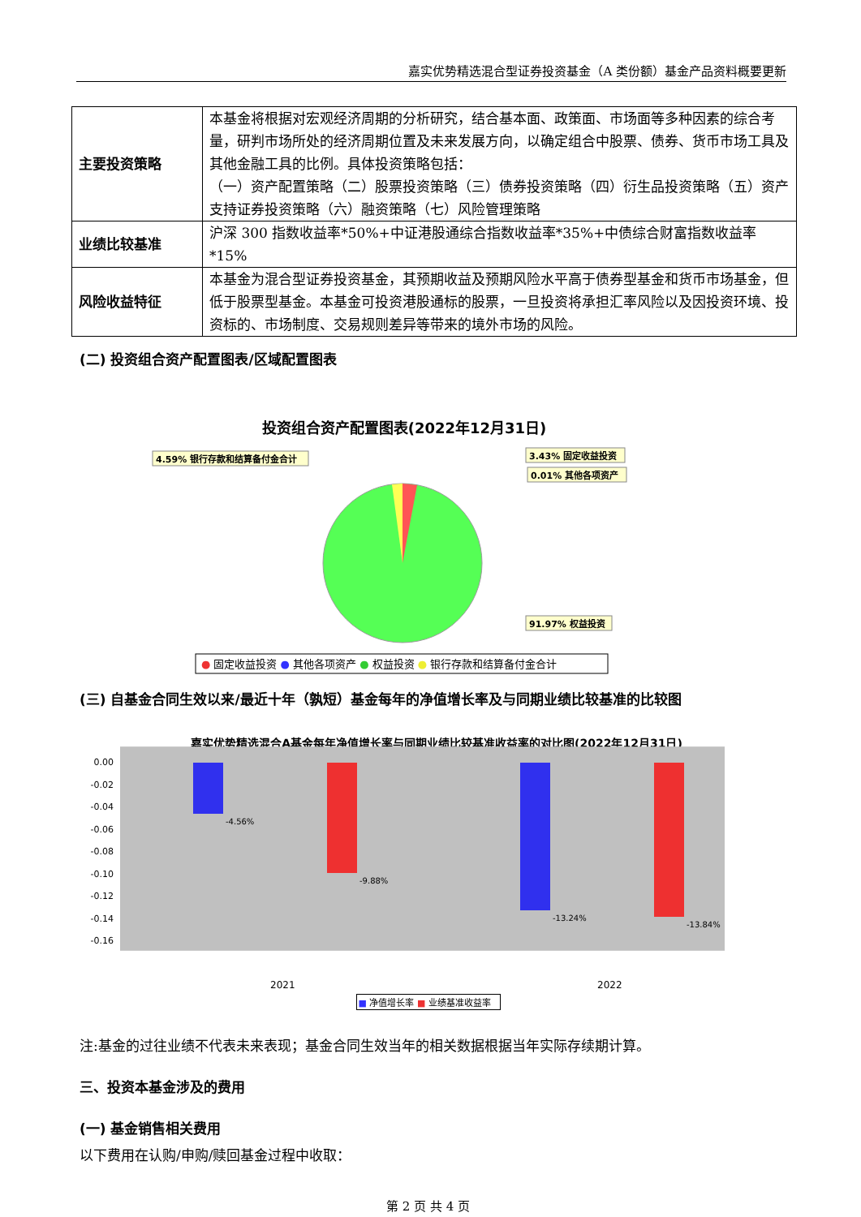嘉实优势精选混合型证券投资基金（A 类份额）基金产品资料概要更新
| 主要投资策略 | 本基金将根据对宏观经济周期的分析研究，结合基本面、政策面、市场面等多种因素的综合考量，研判市场所处的经济周期位置及未来发展方向，以确定组合中股票、债券、货币市场工具及其他金融工具的比例。具体投资策略包括： （一）资产配置策略（二）股票投资策略（三）债券投资策略（四）衍生品投资策略（五）资产支持证券投资策略（六）融资策略（七）风险管理策略 |
| 业绩比较基准 | 沪深 300 指数收益率*50%+中证港股通综合指数收益率*35%+中债综合财富指数收益率*15% |
| 风险收益特征 | 本基金为混合型证券投资基金，其预期收益及预期风险水平高于债券型基金和货币市场基金，但低于股票型基金。本基金可投资港股通标的股票，一旦投资将承担汇率风险以及因投资环境、投资标的、市场制度、交易规则差异等带来的境外市场的风险。 |
(二) 投资组合资产配置图表/区域配置图表
投资组合资产配置图表(2022年12月31日)
4.59% 银行存款和结算备付金合计
3.43% 固定收益投资
0.01% 其他各项资产
91.97% 权益投资
● 固定收益投资 ● 其他各项资产 ● 权益投资 ● 银行存款和结算备付金合计
(三) 自基金合同生效以来/最近十年（孰短）基金每年的净值增长率及与同期业绩比较基准的比较图
嘉实优势精选混合A基金每年净值增长率与同期业绩比较基准收益率的对比图(2022年12月31日)
0.00
-0.02
-0.04
-0.06
-0.08
-0.10
-0.12
-0.14
-0.16
-4.56%
-9.88%
-13.24%
-13.84%
2021
2022
■ 净值增长率 ■ 业绩基准收益率
注:基金的过往业绩不代表未来表现；基金合同生效当年的相关数据根据当年实际存续期计算。
三、投资本基金涉及的费用
(一) 基金销售相关费用
以下费用在认购/申购/赎回基金过程中收取：
第 2 页 共 4 页